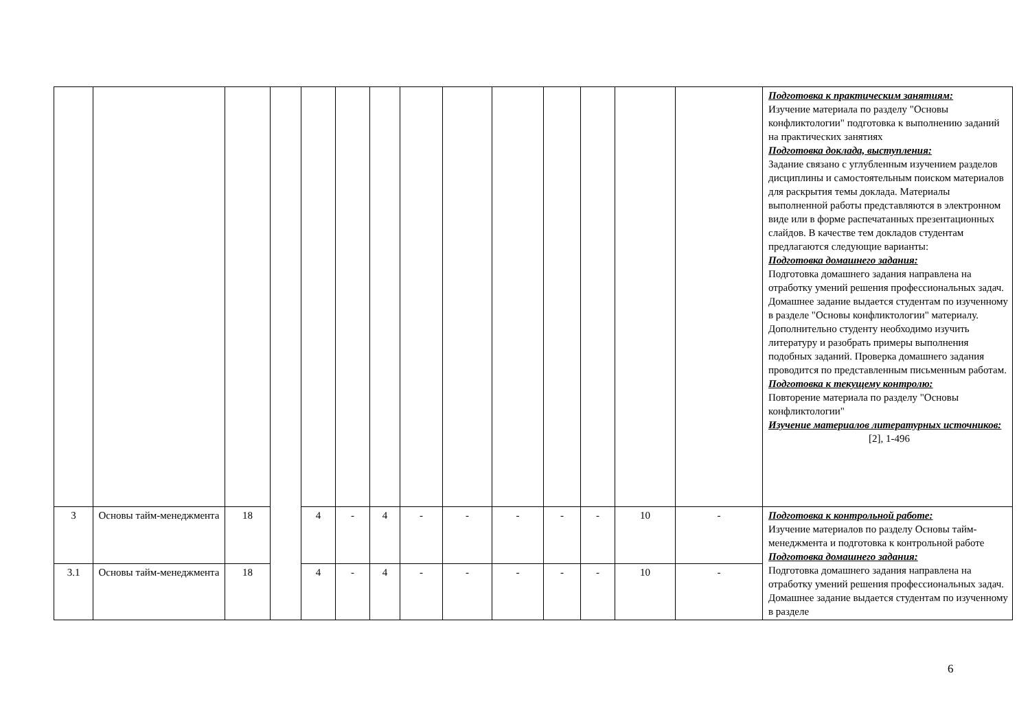| | | | | | | | | | | | | | | Подготовка к практическим занятиям: Изучение материала по разделу "Основы конфликтологии" подготовка к выполнению заданий на практических занятиях Подготовка доклада, выступления: Задание связано с углубленным изучением разделов дисциплины и самостоятельным поиском материалов для раскрытия темы доклада. Материалы выполненной работы представляются в электронном виде или в форме распечатанных презентационных слайдов. В качестве тем докладов студентам предлагаются следующие варианты: Подготовка домашнего задания: Подготовка домашнего задания направлена на отработку умений решения профессиональных задач. Домашнее задание выдается студентам по изученному в разделе "Основы конфликтологии" материалу. Дополнительно студенту необходимо изучить литературу и разобрать примеры выполнения подобных заданий. Проверка домашнего задания проводится по представленным письменным работам. Подготовка к текущему контролю: Повторение материала по разделу "Основы конфликтологии" Изучение материалов литературных источников: [2], 1-496 |
| 3 | Основы тайм-менеджмента | 18 | | 4 | - | 4 | - | - | - | - | - | 10 | - | Подготовка к контрольной работе: Изучение материалов по разделу Основы тайм-менеджмента и подготовка к контрольной работе Подготовка домашнего задания: Подготовка домашнего задания направлена на отработку умений решения профессиональных задач. Домашнее задание выдается студентам по изученному в разделе |
| 3.1 | Основы тайм-менеджмента | 18 | | 4 | - | 4 | - | - | - | - | - | 10 | - | |
6